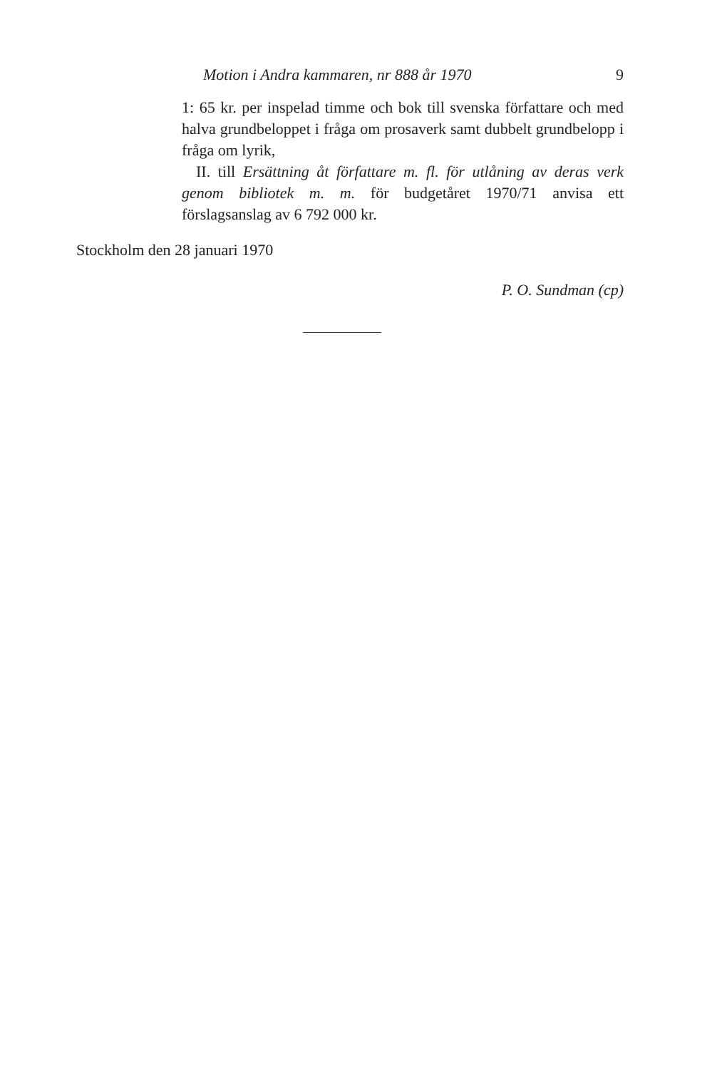Motion i Andra kammaren, nr 888 år 1970 9
1: 65 kr. per inspelad timme och bok till svenska författare och med halva grundbeloppet i fråga om prosaverk samt dubbelt grundbelopp i fråga om lyrik,
II. till Ersättning åt författare m. fl. för utlåning av deras verk genom bibliotek m. m. för budgetåret 1970/71 anvisa ett förslagsanslag av 6 792 000 kr.
Stockholm den 28 januari 1970
P. O. Sundman (cp)